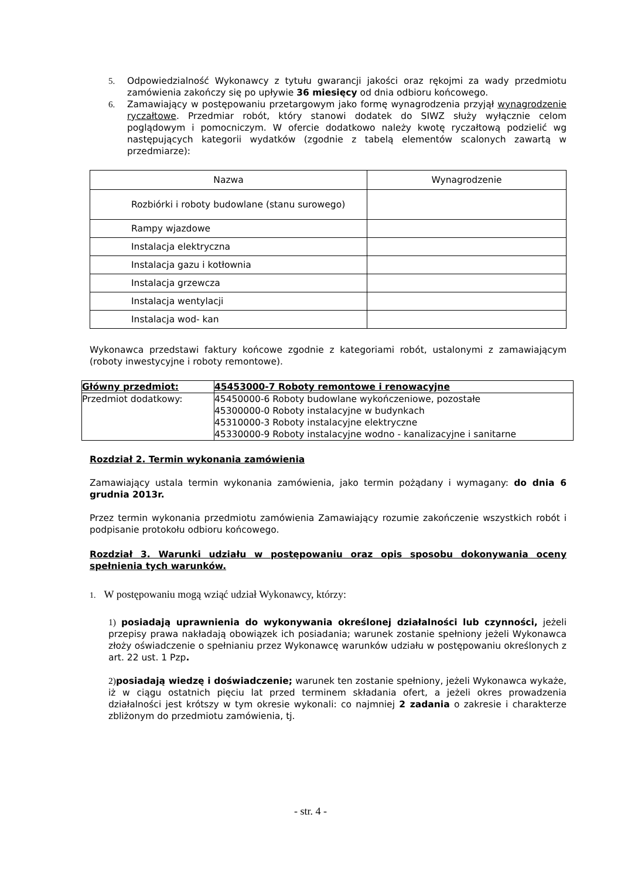5. Odpowiedzialność Wykonawcy z tytułu gwarancji jakości oraz rękojmi za wady przedmiotu zamówienia zakończy się po upływie 36 miesięcy od dnia odbioru końcowego.
6. Zamawiający w postępowaniu przetargowym jako formę wynagrodzenia przyjął wynagrodzenie ryczałtowe. Przedmiar robót, który stanowi dodatek do SIWZ służy wyłącznie celom poglądowym i pomocniczym. W ofercie dodatkowo należy kwotę ryczałtową podzielić wg następujących kategorii wydatków (zgodnie z tabelą elementów scalonych zawartą w przedmiarze):
| Nazwa | Wynagrodzenie |
| --- | --- |
| Rozbiórki i roboty budowlane (stanu surowego) | |
| Rampy wjazdowe | |
| Instalacja elektryczna | |
| Instalacja gazu i kotłownia | |
| Instalacja grzewcza | |
| Instalacja wentylacji | |
| Instalacja wod- kan | |
Wykonawca przedstawi faktury końcowe zgodnie z kategoriami robót, ustalonymi z zamawiającym (roboty inwestycyjne i roboty remontowe).
| Główny przedmiot: | 45453000-7 Roboty remontowe i renowacyjne |
| Przedmiot dodatkowy: | 45450000-6 Roboty budowlane wykończeniowe, pozostałe 45300000-0 Roboty instalacyjne w budynkach 45310000-3 Roboty instalacyjne elektryczne 45330000-9 Roboty instalacyjne wodno - kanalizacyjne i sanitarne |
Rozdział 2. Termin wykonania zamówienia
Zamawiający ustala termin wykonania zamówienia, jako termin pożądany i wymagany: do dnia 6 grudnia 2013r.
Przez termin wykonania przedmiotu zamówienia Zamawiający rozumie zakończenie wszystkich robót i podpisanie protokołu odbioru końcowego.
Rozdział 3. Warunki udziału w postępowaniu oraz opis sposobu dokonywania oceny spełnienia tych warunków.
1. W postępowaniu mogą wziąć udział Wykonawcy, którzy:
1) posiadają uprawnienia do wykonywania określonej działalności lub czynności, jeżeli przepisy prawa nakładają obowiązek ich posiadania; warunek zostanie spełniony jeżeli Wykonawca złoży oświadczenie o spełnianiu przez Wykonawcę warunków udziału w postępowaniu określonych z art. 22 ust. 1 Pzp.
2) posiadają wiedzę i doświadczenie; warunek ten zostanie spełniony, jeżeli Wykonawca wykaże, iż w ciągu ostatnich pięciu lat przed terminem składania ofert, a jeżeli okres prowadzenia działalności jest krótszy w tym okresie wykonali: co najmniej 2 zadania o zakresie i charakterze zbliżonym do przedmiotu zamówienia, tj.
- str. 4 -